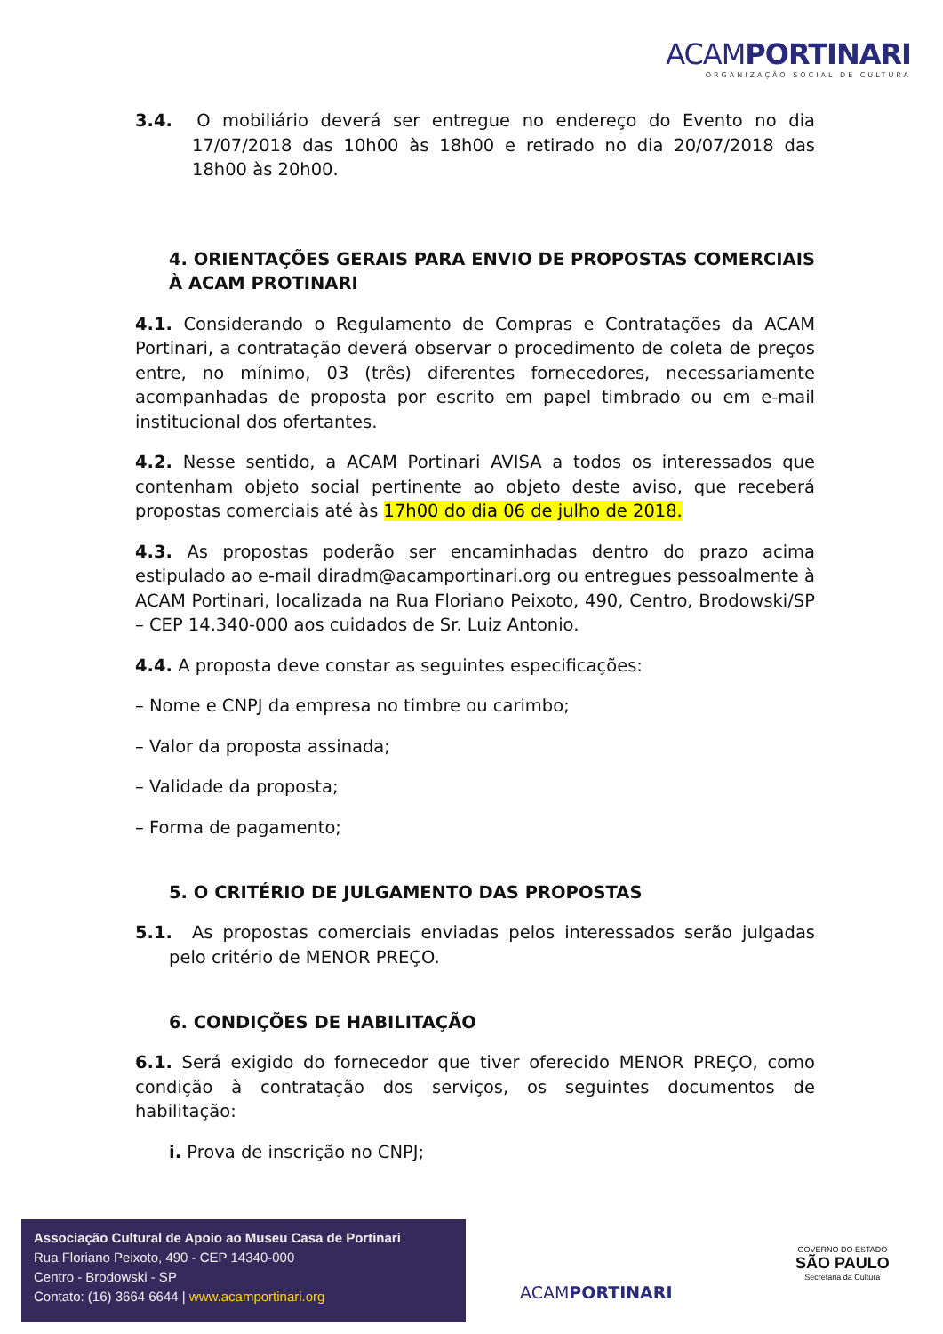ACAMPORTINARI
ORGANIZAÇÃO SOCIAL DE CULTURA
3.4. O mobiliário deverá ser entregue no endereço do Evento no dia 17/07/2018 das 10h00 às 18h00 e retirado no dia 20/07/2018 das 18h00 às 20h00.
4. ORIENTAÇÕES GERAIS PARA ENVIO DE PROPOSTAS COMERCIAIS À ACAM PROTINARI
4.1. Considerando o Regulamento de Compras e Contratações da ACAM Portinari, a contratação deverá observar o procedimento de coleta de preços entre, no mínimo, 03 (três) diferentes fornecedores, necessariamente acompanhadas de proposta por escrito em papel timbrado ou em e-mail institucional dos ofertantes.
4.2. Nesse sentido, a ACAM Portinari AVISA a todos os interessados que contenham objeto social pertinente ao objeto deste aviso, que receberá propostas comerciais até às 17h00 do dia 06 de julho de 2018.
4.3. As propostas poderão ser encaminhadas dentro do prazo acima estipulado ao e-mail diradm@acamportinari.org ou entregues pessoalmente à ACAM Portinari, localizada na Rua Floriano Peixoto, 490, Centro, Brodowski/SP – CEP 14.340-000 aos cuidados de Sr. Luiz Antonio.
4.4. A proposta deve constar as seguintes especificações:
– Nome e CNPJ da empresa no timbre ou carimbo;
– Valor da proposta assinada;
– Validade da proposta;
– Forma de pagamento;
5. O CRITÉRIO DE JULGAMENTO DAS PROPOSTAS
5.1. As propostas comerciais enviadas pelos interessados serão julgadas pelo critério de MENOR PREÇO.
6. CONDIÇÕES DE HABILITAÇÃO
6.1. Será exigido do fornecedor que tiver oferecido MENOR PREÇO, como condição à contratação dos serviços, os seguintes documentos de habilitação:
i. Prova de inscrição no CNPJ;
Associação Cultural de Apoio ao Museu Casa de Portinari
Rua Floriano Peixoto, 490 - CEP 14340-000
Centro - Brodowski - SP
Contato: (16) 3664 6644 | www.acamportinari.org
ACAMPORTINARI
GOVERNO DO ESTADO
SÃO PAULO
Secretaria da Cultura